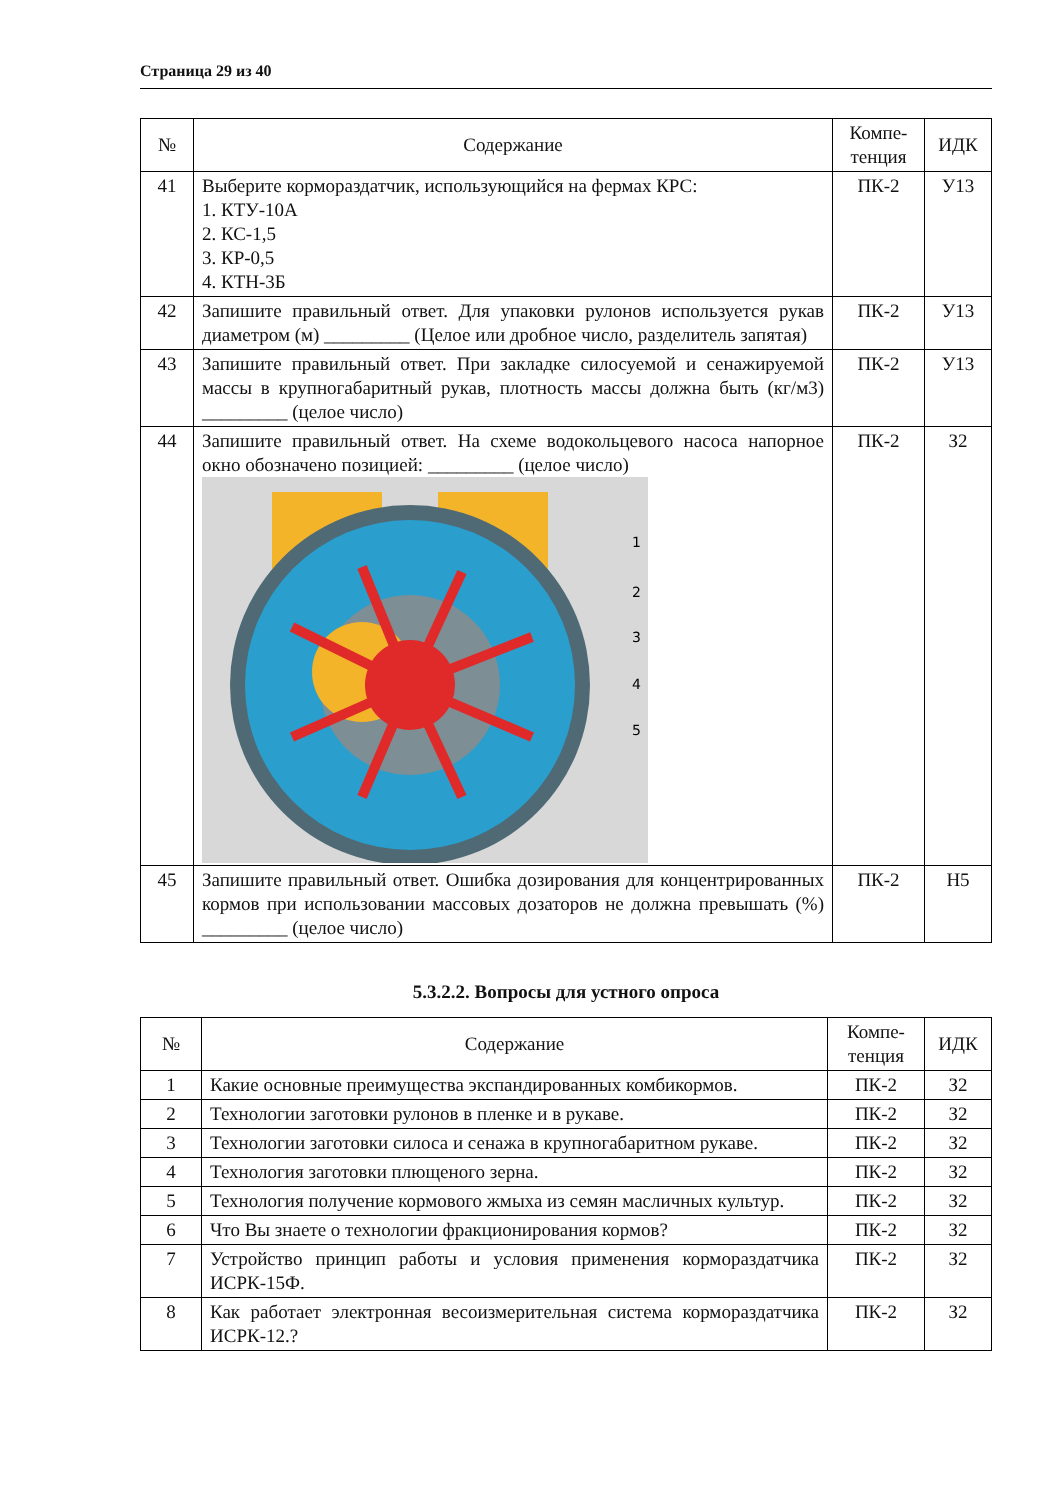Страница 29 из 40
| № | Содержание | Компе- тенция | ИДК |
| --- | --- | --- | --- |
| 41 | Выберите кормораздатчик, использующийся на фермах КРС: 1. КТУ-10А 2. КС-1,5 3. КР-0,5 4. КТН-3Б | ПК-2 | У13 |
| 42 | Запишите правильный ответ. Для упаковки рулонов используется рукав диаметром (м) _________ (Целое или дробное число, разделитель запятая) | ПК-2 | У13 |
| 43 | Запишите правильный ответ. При закладке силосуемой и сенажируемой массы в крупногабаритный рукав, плотность массы должна быть (кг/м3) _________ (целое число) | ПК-2 | У13 |
| 44 | Запишите правильный ответ. На схеме водокольцевого насоса напорное окно обозначено позицией: _________ (целое число) 1 2 3 4 5 | ПК-2 | З2 |
| 45 | Запишите правильный ответ. Ошибка дозирования для концентрированных кормов при использовании массовых дозаторов не должна превышать (%) _________ (целое число) | ПК-2 | Н5 |
5.3.2.2. Вопросы для устного опроса
| № | Содержание | Компе- тенция | ИДК |
| --- | --- | --- | --- |
| 1 | Какие основные преимущества экспандированных комбикормов. | ПК-2 | З2 |
| 2 | Технологии заготовки рулонов в пленке и в рукаве. | ПК-2 | З2 |
| 3 | Технологии заготовки силоса и сенажа в крупногабаритном рукаве. | ПК-2 | З2 |
| 4 | Технология заготовки плющеного зерна. | ПК-2 | З2 |
| 5 | Технология получение кормового жмыха из семян масличных культур. | ПК-2 | З2 |
| 6 | Что Вы знаете о технологии фракционирования кормов? | ПК-2 | З2 |
| 7 | Устройство принцип работы и условия применения кормораздатчика ИСРК-15Ф. | ПК-2 | З2 |
| 8 | Как работает электронная весоизмерительная система кормораздатчика ИСРК-12.? | ПК-2 | З2 |